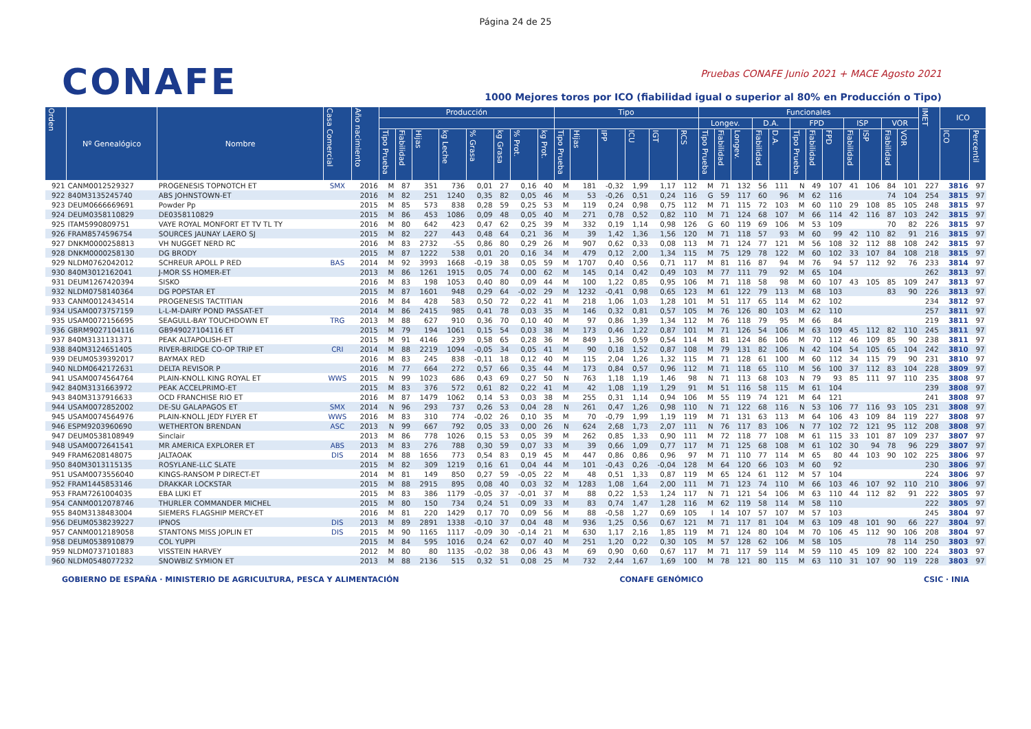Página 24 de 25
CONAFE
Pruebas CONAFE Junio 2021 + MACE Agosto 2021
1000 Mejores toros por ICO (fiabilidad igual o superior al 80% en Producción o Tipo)
| Orden | Nº Genealógico | Nombre | Casa Comercial | Año nacimiento | Producción | | | | | | | | Tipo | | | | | | Funcionales | | | | | | | | | | | | IMET | ICO | |
| --- | --- | --- | --- | --- | --- | --- | --- | --- | --- | --- | --- | --- | --- | --- | --- | --- | --- | --- | --- | --- | --- | --- | --- | --- | --- | --- | --- | --- | --- | --- | --- | --- | --- |
| | | | | | | | | | | | | | | | | | | | Longev. | | | D.A. | | FPD | | | ISP | | VOR | | | | |
| | | | | | Tipo Prueba | Fiabilidad | Hijas | kg Leche | % Grasa | kg Grasa | % Prot. | kg Prot. | Tipo Prueba | Hijas | IPP | ICU | IGT | RCS | Tipo Prueba | Fiabilidad | Longev. | Fiabilidad | D.A. | Tipo Prueba | Fiabilidad | FPD | Fiabilidad | ISP | Fiabilidad | VOR | | ICO | Percentil |
| 921 | CANM0012529327 | PROGENESIS TOPNOTCH ET | SMX | 2016 | M | 87 | 351 | 736 | 0,01 | 27 | 0,16 | 40 | M | 181 | -0,32 | 1,99 | 1,17 | 112 | M | 71 | 132 | 56 | 111 | N | 49 | 107 | 41 | 106 | 84 | 101 | 227 | 3816 | 97 |
| 922 | 840M3135245740 | ABS JOHNSTOWN-ET | | 2016 | M | 82 | 251 | 1240 | 0,35 | 82 | 0,05 | 46 | M | 53 | -0,26 | 0,51 | 0,24 | 116 | G | 59 | 117 | 60 | 96 | M | 62 | 116 | | | 74 | 104 | 254 | 3815 | 97 |
| 923 | DEUM0666669691 | Powder Pp | | 2015 | M | 85 | 573 | 838 | 0,28 | 59 | 0,25 | 53 | M | 119 | 0,24 | 0,98 | 0,75 | 112 | M | 71 | 115 | 72 | 103 | M | 60 | 110 | 29 | 108 | 85 | 105 | 248 | 3815 | 97 |
| 924 | DEUM0358110829 | DE0358110829 | | 2015 | M | 86 | 453 | 1086 | 0,09 | 48 | 0,05 | 40 | M | 271 | 0,78 | 0,52 | 0,82 | 110 | M | 71 | 124 | 68 | 107 | M | 66 | 114 | 42 | 116 | 87 | 103 | 242 | 3815 | 97 |
| 925 | ITAM5990809751 | VAYE ROYAL MONFORT ET TV TL TY | | 2016 | M | 80 | 642 | 423 | 0,47 | 62 | 0,25 | 39 | M | 332 | 0,19 | 1,14 | 0,98 | 126 | G | 60 | 119 | 69 | 106 | M | 53 | 109 | | | 70 | 82 | 226 | 3815 | 97 |
| 926 | FRAM8574596754 | SOURCES JAUNAY LAERO SJ | | 2015 | M | 82 | 227 | 443 | 0,48 | 64 | 0,21 | 36 | M | 39 | 1,42 | 1,36 | 1,56 | 120 | M | 71 | 118 | 57 | 93 | M | 60 | 99 | 42 | 110 | 82 | 91 | 216 | 3815 | 97 |
| 927 | DNKM0000258813 | VH NUGGET NERD RC | | 2016 | M | 83 | 2732 | -55 | 0,86 | 80 | 0,29 | 26 | M | 907 | 0,62 | 0,33 | 0,08 | 113 | M | 71 | 124 | 77 | 121 | M | 56 | 108 | 32 | 112 | 88 | 108 | 242 | 3815 | 97 |
| 928 | DNKM0000258130 | DG BRODY | | 2015 | M | 87 | 1222 | 538 | 0,01 | 20 | 0,16 | 34 | M | 479 | 0,12 | 2,00 | 1,34 | 115 | M | 75 | 129 | 78 | 122 | M | 60 | 102 | 33 | 107 | 84 | 108 | 218 | 3815 | 97 |
| 929 | NLDM0762042012 | SCHREUR APOLL P RED | BAS | 2014 | M | 92 | 3993 | 1668 | -0,19 | 38 | 0,05 | 59 | M | 1707 | 0,40 | 0,56 | 0,71 | 117 | M | 81 | 116 | 87 | 94 | M | 76 | 94 | 57 | 112 | 92 | 76 | 233 | 3814 | 97 |
| 930 | 840M3012162041 | J-MOR SS HOMER-ET | | 2013 | M | 86 | 1261 | 1915 | 0,05 | 74 | 0,00 | 62 | M | 145 | 0,14 | 0,42 | 0,49 | 103 | M | 77 | 111 | 79 | 92 | M | 65 | 104 | | | | | 262 | 3813 | 97 |
| 931 | DEUM1267420394 | SISKO | | 2016 | M | 83 | 198 | 1053 | 0,40 | 80 | 0,09 | 44 | M | 100 | 1,22 | 0,85 | 0,95 | 106 | M | 71 | 118 | 58 | 98 | M | 60 | 107 | 43 | 105 | 85 | 109 | 247 | 3813 | 97 |
| 932 | NLDM0758140364 | DG POPSTAR ET | | 2015 | M | 87 | 1601 | 948 | 0,29 | 64 | -0,02 | 29 | M | 1232 | -0,41 | 0,98 | 0,65 | 123 | M | 61 | 122 | 79 | 113 | M | 68 | 103 | | | 83 | 90 | 226 | 3813 | 97 |
| 933 | CANM0012434514 | PROGENESIS TACTITIAN | | 2016 | M | 84 | 428 | 583 | 0,50 | 72 | 0,22 | 41 | M | 218 | 1,06 | 1,03 | 1,28 | 101 | M | 51 | 117 | 65 | 114 | M | 62 | 102 | | | | | 234 | 3812 | 97 |
| 934 | USAM0073757159 | L-L-M-DAIRY POND PASSAT-ET | | 2014 | M | 86 | 2415 | 985 | 0,41 | 78 | 0,03 | 35 | M | 146 | 0,32 | 0,81 | 0,57 | 105 | M | 76 | 126 | 80 | 103 | M | 62 | 110 | | | | | 257 | 3811 | 97 |
| 935 | USAM0072156695 | SEAGULL-BAY TOUCHDOWN ET | TRG | 2013 | M | 88 | 627 | 910 | 0,36 | 70 | 0,10 | 40 | M | 97 | 0,86 | 1,39 | 1,34 | 112 | M | 76 | 118 | 79 | 95 | M | 66 | 84 | | | | | 219 | 3811 | 97 |
| 936 | GBRM9027104116 | GB949027104116 ET | | 2015 | M | 79 | 194 | 1061 | 0,15 | 54 | 0,03 | 38 | M | 173 | 0,46 | 1,22 | 0,87 | 101 | M | 71 | 126 | 54 | 106 | M | 63 | 109 | 45 | 112 | 82 | 110 | 245 | 3811 | 97 |
| 937 | 840M3131131371 | PEAK ALTAPOLISH-ET | | 2015 | M | 91 | 4146 | 239 | 0,58 | 65 | 0,28 | 36 | M | 849 | 1,36 | 0,59 | 0,54 | 114 | M | 81 | 124 | 86 | 106 | M | 70 | 112 | 46 | 109 | 85 | 90 | 238 | 3811 | 97 |
| 938 | 840M3124651405 | RIVER-BRIDGE CO-OP TRIP ET | CRI | 2014 | M | 88 | 2219 | 1094 | -0,05 | 34 | 0,05 | 41 | M | 90 | 0,18 | 1,52 | 0,87 | 108 | M | 79 | 131 | 82 | 106 | N | 42 | 104 | 54 | 105 | 65 | 104 | 242 | 3810 | 97 |
| 939 | DEUM0539392017 | BAYMAX RED | | 2016 | M | 83 | 245 | 838 | -0,11 | 18 | 0,12 | 40 | M | 115 | 2,04 | 1,26 | 1,32 | 115 | M | 71 | 128 | 61 | 100 | M | 60 | 112 | 34 | 115 | 79 | 90 | 231 | 3810 | 97 |
| 940 | NLDM0642172631 | DELTA REVISOR P | | 2016 | M | 77 | 664 | 272 | 0,57 | 66 | 0,35 | 44 | M | 173 | 0,84 | 0,57 | 0,96 | 112 | M | 71 | 118 | 65 | 110 | M | 56 | 100 | 37 | 112 | 83 | 104 | 228 | 3809 | 97 |
| 941 | USAM0074564764 | PLAIN-KNOLL KING ROYAL ET | WWS | 2015 | N | 99 | 1023 | 686 | 0,43 | 69 | 0,27 | 50 | N | 763 | 1,18 | 1,19 | 1,46 | 98 | N | 71 | 113 | 68 | 103 | N | 79 | 93 | 85 | 111 | 97 | 110 | 235 | 3808 | 97 |
| 942 | 840M3131663972 | PEAK ACCELPRIMO-ET | | 2015 | M | 83 | 376 | 572 | 0,61 | 82 | 0,22 | 41 | M | 42 | 1,08 | 1,19 | 1,29 | 91 | M | 51 | 116 | 58 | 115 | M | 61 | 104 | | | | | 239 | 3808 | 97 |
| 943 | 840M3137916633 | OCD FRANCHISE RIO ET | | 2016 | M | 87 | 1479 | 1062 | 0,14 | 53 | 0,03 | 38 | M | 255 | 0,31 | 1,14 | 0,94 | 106 | M | 55 | 119 | 74 | 121 | M | 64 | 121 | | | | | 241 | 3808 | 97 |
| 944 | USAM0072852002 | DE-SU GALAPAGOS ET | SMX | 2014 | N | 96 | 293 | 737 | 0,26 | 53 | 0,04 | 28 | N | 261 | 0,47 | 1,26 | 0,98 | 110 | N | 71 | 122 | 68 | 116 | N | 53 | 106 | 77 | 116 | 93 | 105 | 231 | 3808 | 97 |
| 945 | USAM0074564976 | PLAIN-KNOLL JEDY FLYER ET | WWS | 2016 | M | 83 | 310 | 774 | -0,02 | 26 | 0,10 | 35 | M | 70 | -0,79 | 1,99 | 1,19 | 119 | M | 71 | 131 | 63 | 113 | M | 64 | 106 | 43 | 109 | 84 | 119 | 227 | 3808 | 97 |
| 946 | ESPM9203960690 | WETHERTON BRENDAN | ASC | 2013 | N | 99 | 667 | 792 | 0,05 | 33 | 0,00 | 26 | N | 624 | 2,68 | 1,73 | 2,07 | 111 | N | 76 | 117 | 83 | 106 | N | 77 | 102 | 72 | 121 | 95 | 112 | 208 | 3808 | 97 |
| 947 | DEUM0538108949 | Sinclair | | 2013 | M | 86 | 778 | 1026 | 0,15 | 53 | 0,05 | 39 | M | 262 | 0,85 | 1,33 | 0,90 | 111 | M | 72 | 118 | 77 | 108 | M | 61 | 115 | 33 | 101 | 87 | 109 | 237 | 3807 | 97 |
| 948 | USAM0072641541 | MR AMERICA EXPLORER ET | ABS | 2013 | M | 83 | 276 | 788 | 0,30 | 59 | 0,07 | 33 | M | 39 | 0,66 | 1,09 | 0,77 | 117 | M | 71 | 125 | 68 | 108 | M | 61 | 102 | 30 | 94 | 78 | 96 | 229 | 3807 | 97 |
| 949 | FRAM6208148075 | JALTAOAK | DIS | 2014 | M | 88 | 1656 | 773 | 0,54 | 83 | 0,19 | 45 | M | 447 | 0,86 | 0,86 | 0,96 | 97 | M | 71 | 110 | 77 | 114 | M | 65 | 80 | 44 | 103 | 90 | 102 | 225 | 3806 | 97 |
| 950 | 840M3013115135 | ROSYLANE-LLC SLATE | | 2015 | M | 82 | 309 | 1219 | 0,16 | 61 | 0,04 | 44 | M | 101 | -0,43 | 0,26 | -0,04 | 128 | M | 64 | 120 | 66 | 103 | M | 60 | 92 | | | | | 230 | 3806 | 97 |
| 951 | USAM0073556040 | KINGS-RANSOM P DIRECT-ET | | 2014 | M | 81 | 149 | 850 | 0,27 | 59 | -0,05 | 22 | M | 48 | 0,51 | 1,33 | 0,87 | 119 | M | 65 | 124 | 61 | 112 | M | 57 | 104 | | | | | 224 | 3806 | 97 |
| 952 | FRAM1445853146 | DRAKKAR LOCKSTAR | | 2015 | M | 88 | 2915 | 895 | 0,08 | 40 | 0,03 | 32 | M | 1283 | 1,08 | 1,64 | 2,00 | 111 | M | 71 | 123 | 74 | 110 | M | 66 | 103 | 46 | 107 | 92 | 110 | 210 | 3806 | 97 |
| 953 | FRAM7261004035 | EBA LUKI ET | | 2015 | M | 83 | 386 | 1179 | -0,05 | 37 | -0,01 | 37 | M | 88 | 0,22 | 1,53 | 1,24 | 117 | N | 71 | 121 | 54 | 106 | M | 63 | 110 | 44 | 112 | 82 | 91 | 222 | 3805 | 97 |
| 954 | CANM0012078746 | THURLER COMMANDER MICHEL | | 2015 | M | 80 | 150 | 734 | 0,24 | 51 | 0,09 | 33 | M | 83 | 0,74 | 1,47 | 1,28 | 116 | M | 62 | 119 | 58 | 114 | M | 58 | 110 | | | | | 222 | 3805 | 97 |
| 955 | 840M3138483004 | SIEMERS FLAGSHIP MERCY-ET | | 2016 | M | 81 | 220 | 1429 | 0,17 | 70 | 0,09 | 56 | M | 88 | -0,58 | 1,27 | 0,69 | 105 | I | 14 | 107 | 57 | 107 | M | 57 | 103 | | | | | 245 | 3804 | 97 |
| 956 | DEUM0538239227 | IPNOS | DIS | 2013 | M | 89 | 2891 | 1338 | -0,10 | 37 | 0,04 | 48 | M | 936 | 1,25 | 0,56 | 0,67 | 121 | M | 71 | 117 | 81 | 104 | M | 63 | 109 | 48 | 101 | 90 | 66 | 227 | 3804 | 97 |
| 957 | CANM0012189058 | STANTONS MISS JOPLIN ET | DIS | 2015 | M | 90 | 1165 | 1117 | -0,09 | 30 | -0,14 | 21 | M | 630 | 1,17 | 2,16 | 1,85 | 119 | M | 71 | 124 | 80 | 104 | M | 70 | 106 | 45 | 112 | 90 | 106 | 208 | 3804 | 97 |
| 958 | DEUM0538910879 | COL YUPPI | | 2015 | M | 84 | 595 | 1016 | 0,24 | 62 | 0,07 | 40 | M | 251 | 1,20 | 0,22 | 0,30 | 105 | M | 57 | 128 | 62 | 106 | M | 58 | 105 | | | 78 | 114 | 250 | 3803 | 97 |
| 959 | NLDM0737101883 | VISSTEIN HARVEY | | 2012 | M | 80 | 80 | 1135 | -0,02 | 38 | 0,06 | 43 | M | 69 | 0,90 | 0,60 | 0,67 | 117 | M | 71 | 117 | 59 | 114 | M | 59 | 110 | 45 | 109 | 82 | 100 | 224 | 3803 | 97 |
| 960 | NLDM0548077232 | SNOWBIZ SYMION ET | | 2013 | M | 88 | 2136 | 515 | 0,32 | 51 | 0,08 | 25 | M | 732 | 2,44 | 1,67 | 1,69 | 100 | M | 78 | 121 | 80 | 115 | M | 63 | 110 | 31 | 107 | 90 | 119 | 228 | 3803 | 97 |
GOBIERNO DE ESPAÑA · MINISTERIO DE AGRICULTURA, PESCA Y ALIMENTACIÓN
CONAFE GENÓMICO CSIC · INIA